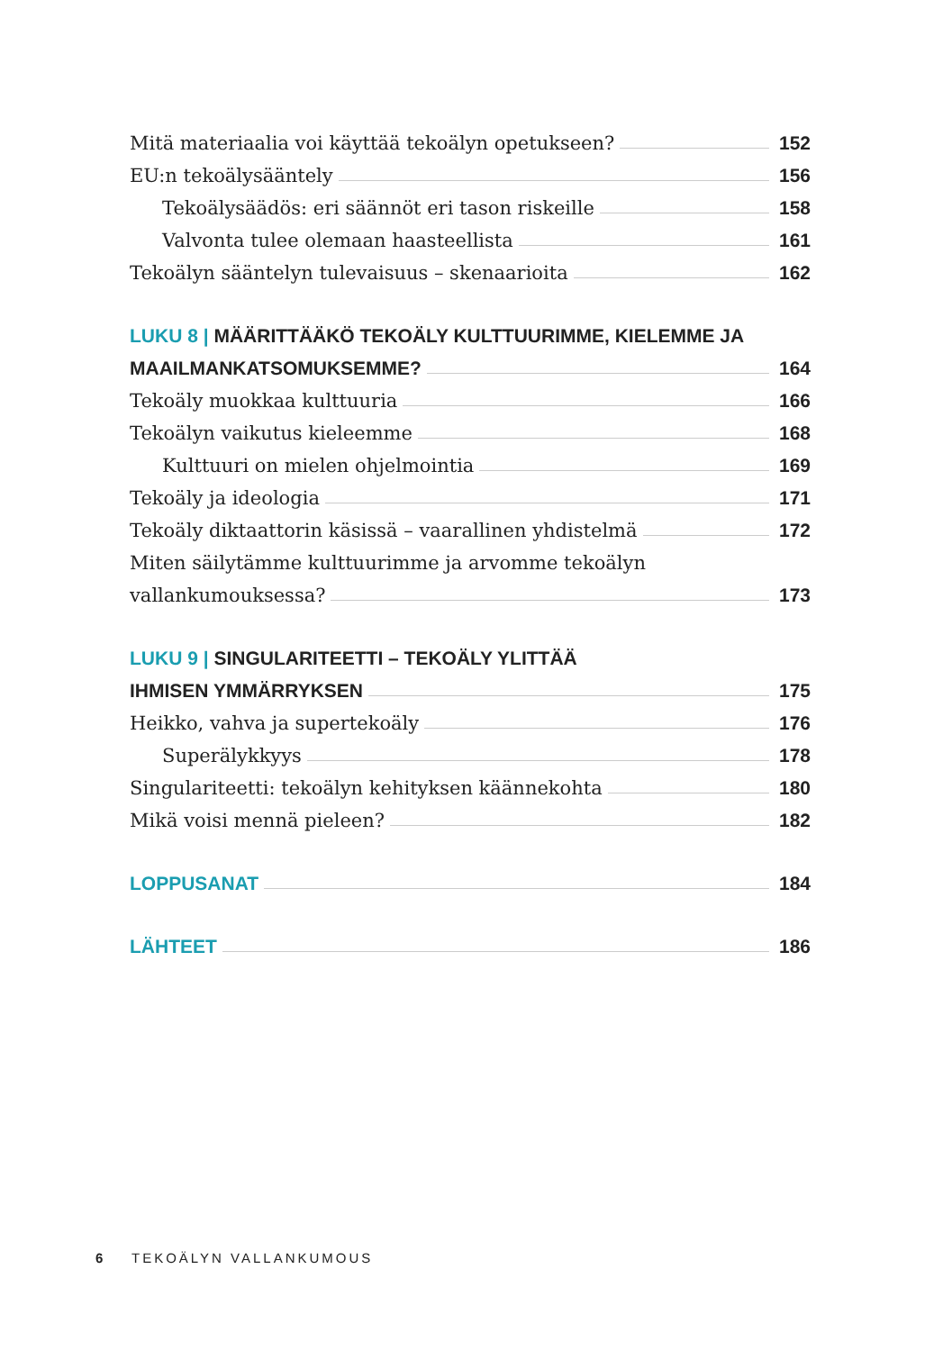Mitä materiaalia voi käyttää tekoälyn opetukseen? 152
EU:n tekoälysääntely 156
Tekoälysäädös: eri säännöt eri tason riskeille 158
Valvonta tulee olemaan haasteellista 161
Tekoälyn sääntelyn tulevaisuus – skenaarioita 162
LUKU 8 | MÄÄRITTÄÄKÖ TEKOÄLY KULTTUURIMME, KIELEMME JA
MAAILMANKATSOMUKSEMME? 164
Tekoäly muokkaa kulttuuria 166
Tekoälyn vaikutus kieleemme 168
Kulttuuri on mielen ohjelmointia 169
Tekoäly ja ideologia 171
Tekoäly diktaattorin käsissä – vaarallinen yhdistelmä 172
Miten säilytämme kulttuurimme ja arvomme tekoälyn
vallankumouksessa? 173
LUKU 9 | SINGULARITEETTI – TEKOÄLY YLITTÄÄ
IHMISEN YMMÄRRYKSEN 175
Heikko, vahva ja supertekoäly 176
Superälykkyys 178
Singulariteetti: tekoälyn kehityksen käännekohta 180
Mikä voisi mennä pieleen? 182
LOPPUSANAT 184
LÄHTEET 186
6 TEKOÄLYN VALLANKUMOUS